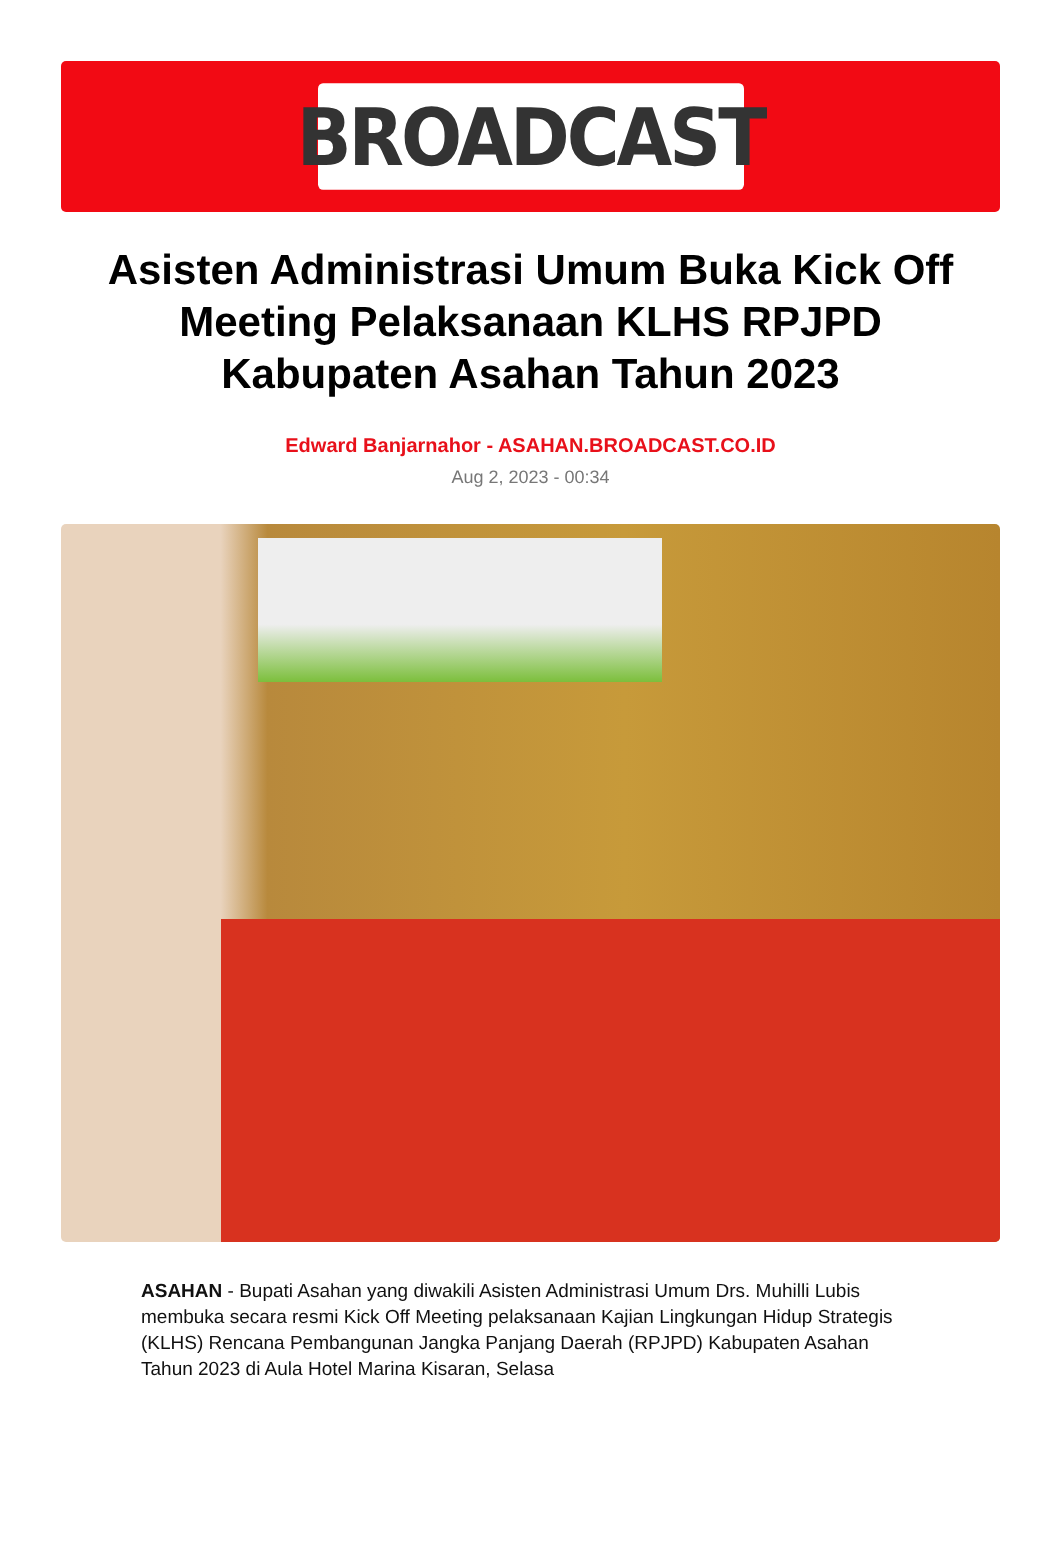BROADCAST
Asisten Administrasi Umum Buka Kick Off Meeting Pelaksanaan KLHS RPJPD Kabupaten Asahan Tahun 2023
Edward Banjarnahor - ASAHAN.BROADCAST.CO.ID
Aug 2, 2023 - 00:34
ASAHAN - Bupati Asahan yang diwakili Asisten Administrasi Umum Drs. Muhilli Lubis membuka secara resmi Kick Off Meeting pelaksanaan Kajian Lingkungan Hidup Strategis (KLHS) Rencana Pembangunan Jangka Panjang Daerah (RPJPD) Kabupaten Asahan Tahun 2023 di Aula Hotel Marina Kisaran, Selasa